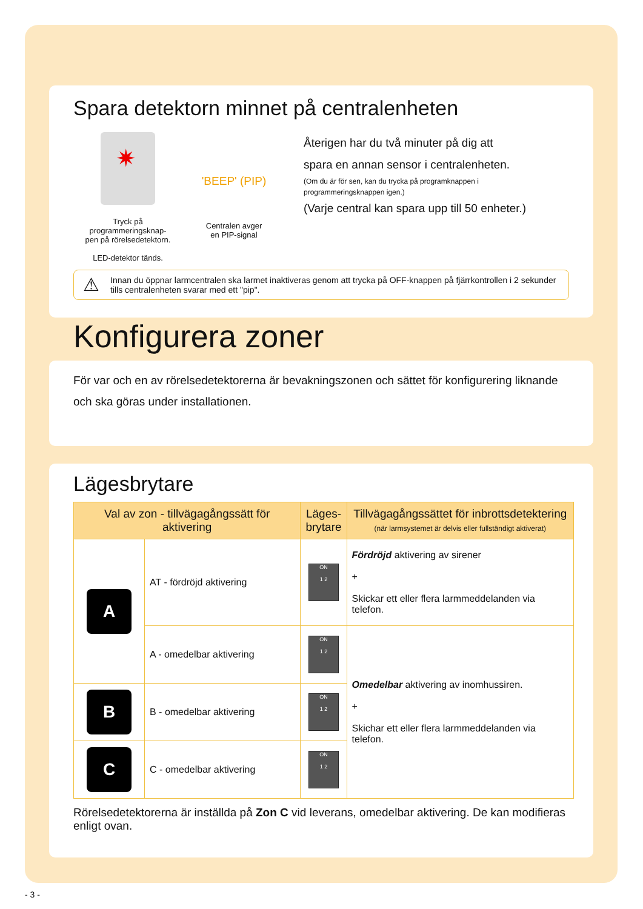Spara detektorn minnet på centralenheten
✷
Tryck på programmeringsknap-
pen på rörelsedetektorn.
LED-detektor tänds.
'BEEP' (PIP)
Centralen avger
en PIP-signal
Återigen har du två minuter på dig att
spara en annan sensor i centralenheten.
(Om du är för sen, kan du trycka på programknappen i
programmeringsknappen igen.)
(Varje central kan spara upp till 50 enheter.)
⚠ Innan du öppnar larmcentralen ska larmet inaktiveras genom att trycka på OFF-knappen på fjärrkontrollen i 2 sekunder tills centralenheten svarar med ett "pip".
Konfigurera zoner
För var och en av rörelsedetektorerna är bevakningszonen och sättet för konfigurering liknande och ska göras under installationen.
Lägesbrytare
| Val av zon - tillvägagångssätt för aktivering | | Läges- brytare | Tillvägagångssättet för inbrottsdetektering (när larmsystemet är delvis eller fullständigt aktiverat) |
| --- | --- | --- | --- |
| A | AT - fördröjd aktivering | ON 1 2 | Fördröjd aktivering av sirener + Skickar ett eller flera larmmeddelanden via telefon. |
| | A - omedelbar aktivering | ON 1 2 | Omedelbar aktivering av inomhussiren. + Skichar ett eller flera larmmeddelanden via telefon. |
| B | B - omedelbar aktivering | ON 1 2 | |
| C | C - omedelbar aktivering | ON 1 2 | |
Rörelsedetektorerna är inställda på Zon C vid leverans, omedelbar aktivering. De kan modifieras enligt ovan.
- 3 -